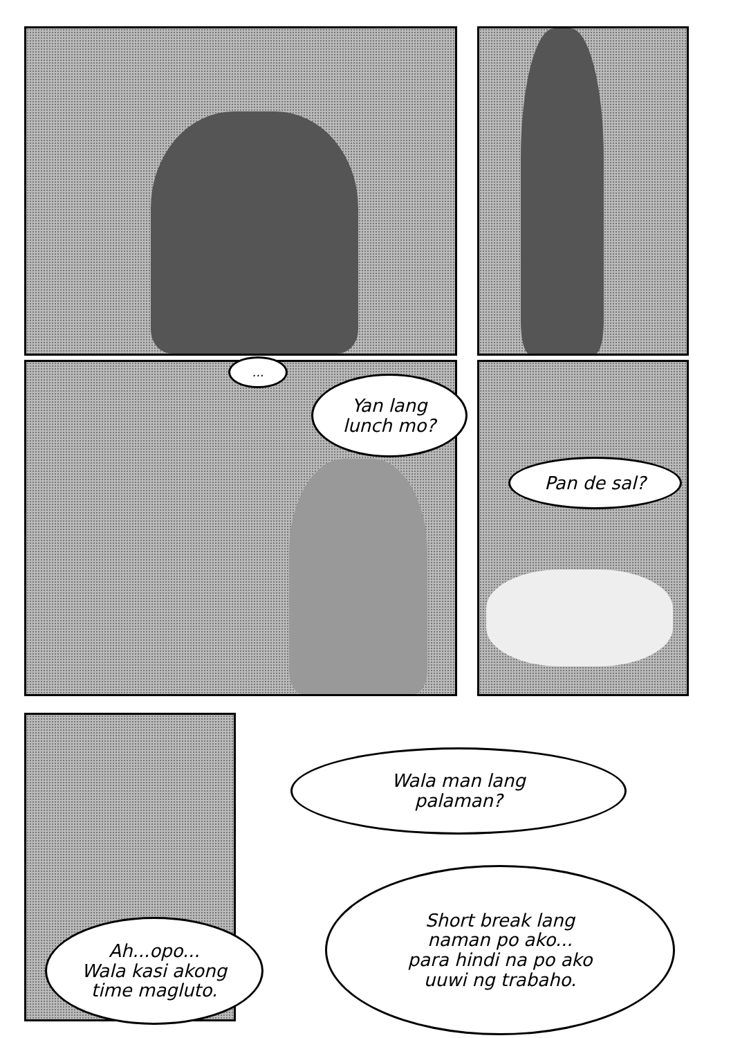...
Yan lang
lunch mo?
Pan de sal?
Wala man lang
palaman?
Ah...opo...
Wala kasi akong
time magluto.
Short break lang
naman po ako...
para hindi na po ako
uuwi ng trabaho.